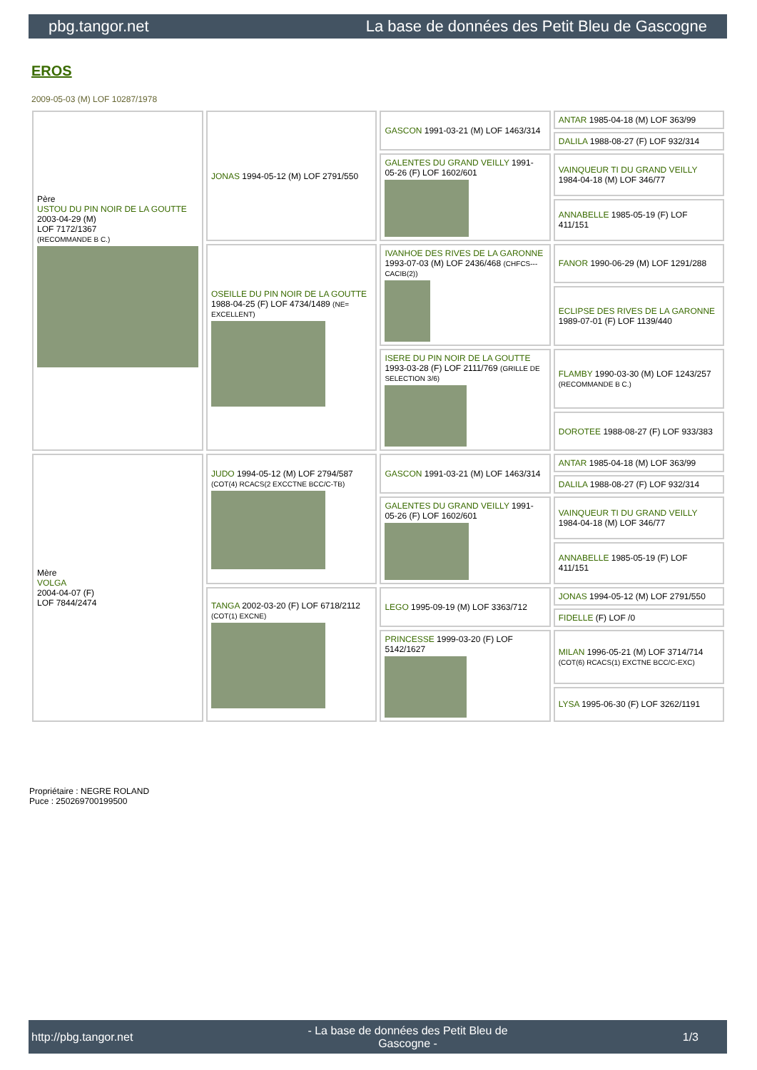pbg.tangor.net La base de données des Petit Bleu de Gascogne
EROS
2009-05-03 (M) LOF 10287/1978
| Père USTOU DU PIN NOIR DE LA GOUTTE 2003-04-29 (M) LOF 7172/1367 (RECOMMANDE B C.) | JONAS 1994-05-12 (M) LOF 2791/550 | GASCON 1991-03-21 (M) LOF 1463/314 | ANTAR 1985-04-18 (M) LOF 363/99 |
| | | | DALILA 1988-08-27 (F) LOF 932/314 |
| | | GALENTES DU GRAND VEILLY 1991-05-26 (F) LOF 1602/601 | VAINQUEUR TI DU GRAND VEILLY 1984-04-18 (M) LOF 346/77 |
| | | | ANNABELLE 1985-05-19 (F) LOF 411/151 |
| | OSEILLE DU PIN NOIR DE LA GOUTTE 1988-04-25 (F) LOF 4734/1489 (NE= EXCELLENT) | IVANHOE DES RIVES DE LA GARONNE 1993-07-03 (M) LOF 2436/468 (CHFCS---CACIB(2)) | FANOR 1990-06-29 (M) LOF 1291/288 |
| | | | ECLIPSE DES RIVES DE LA GARONNE 1989-07-01 (F) LOF 1139/440 |
| | | ISERE DU PIN NOIR DE LA GOUTTE 1993-03-28 (F) LOF 2111/769 (GRILLE DE SELECTION 3/6) | FLAMBY 1990-03-30 (M) LOF 1243/257 (RECOMMANDE B C.) |
| | | | DOROTEE 1988-08-27 (F) LOF 933/383 |
| Mère VOLGA 2004-04-07 (F) LOF 7844/2474 | JUDO 1994-05-12 (M) LOF 2794/587 (COT(4) RCACS(2 EXCCTNE BCC/C-TB) | GASCON 1991-03-21 (M) LOF 1463/314 | ANTAR 1985-04-18 (M) LOF 363/99 |
| | | | DALILA 1988-08-27 (F) LOF 932/314 |
| | | GALENTES DU GRAND VEILLY 1991-05-26 (F) LOF 1602/601 | VAINQUEUR TI DU GRAND VEILLY 1984-04-18 (M) LOF 346/77 |
| | | | ANNABELLE 1985-05-19 (F) LOF 411/151 |
| | TANGA 2002-03-20 (F) LOF 6718/2112 (COT(1) EXCNE) | LEGO 1995-09-19 (M) LOF 3363/712 | JONAS 1994-05-12 (M) LOF 2791/550 |
| | | | FIDELLE (F) LOF /0 |
| | | PRINCESSE 1999-03-20 (F) LOF 5142/1627 | MILAN 1996-05-21 (M) LOF 3714/714 (COT(6) RCACS(1) EXCTNE BCC/C-EXC) |
| | | | LYSA 1995-06-30 (F) LOF 3262/1191 |
Propriétaire : NEGRE ROLAND
Puce : 250269700199500
http://pbg.tangor.net - La base de données des Petit Bleu de
Gascogne - 1/3